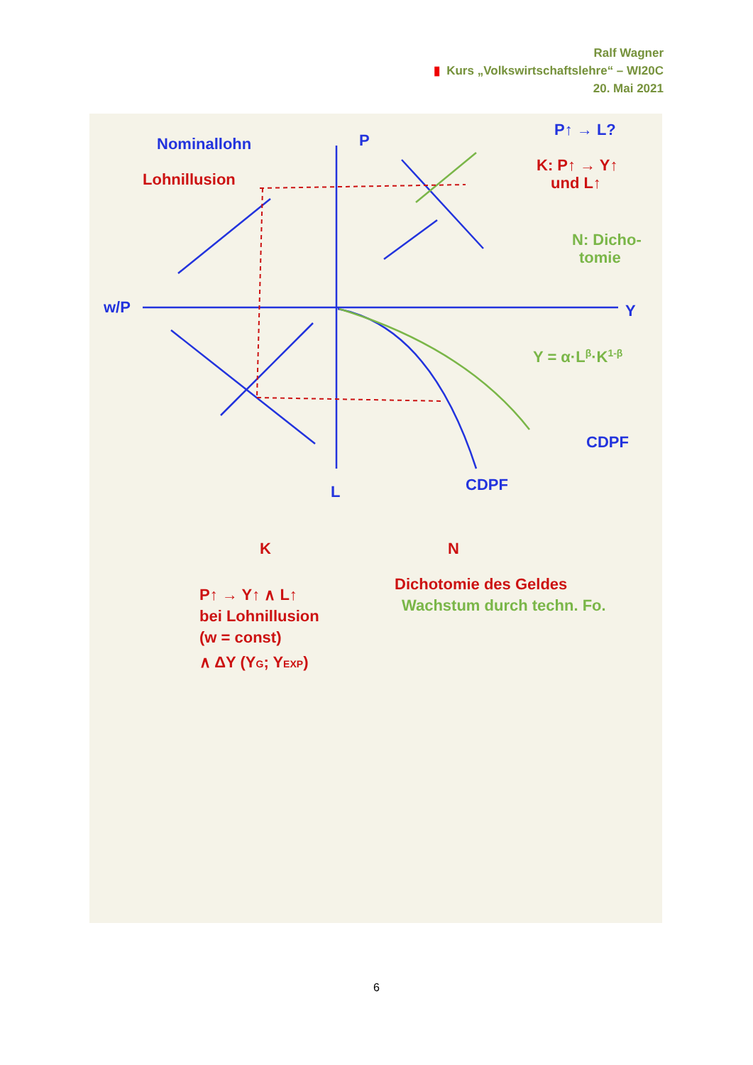Ralf Wagner
▮ Kurs „Volkswirtschaftslehre“ – WI20C
20. Mai 2021
Nominallohn
Lohnillusion
P
Y
L
CDPF
w/P
P↑ → L?
K: P↑ → Y↑
und L↑
N: Dicho-
tomie
Y = α·Lβ·K1-β
CDPF
K
N
P↑ → Y↑ ∧ L↑
bei Lohnillusion
(w = const)
∧ ΔY (YG; YEXP)
Dichotomie des Geldes
Wachstum durch techn. Fo.
6